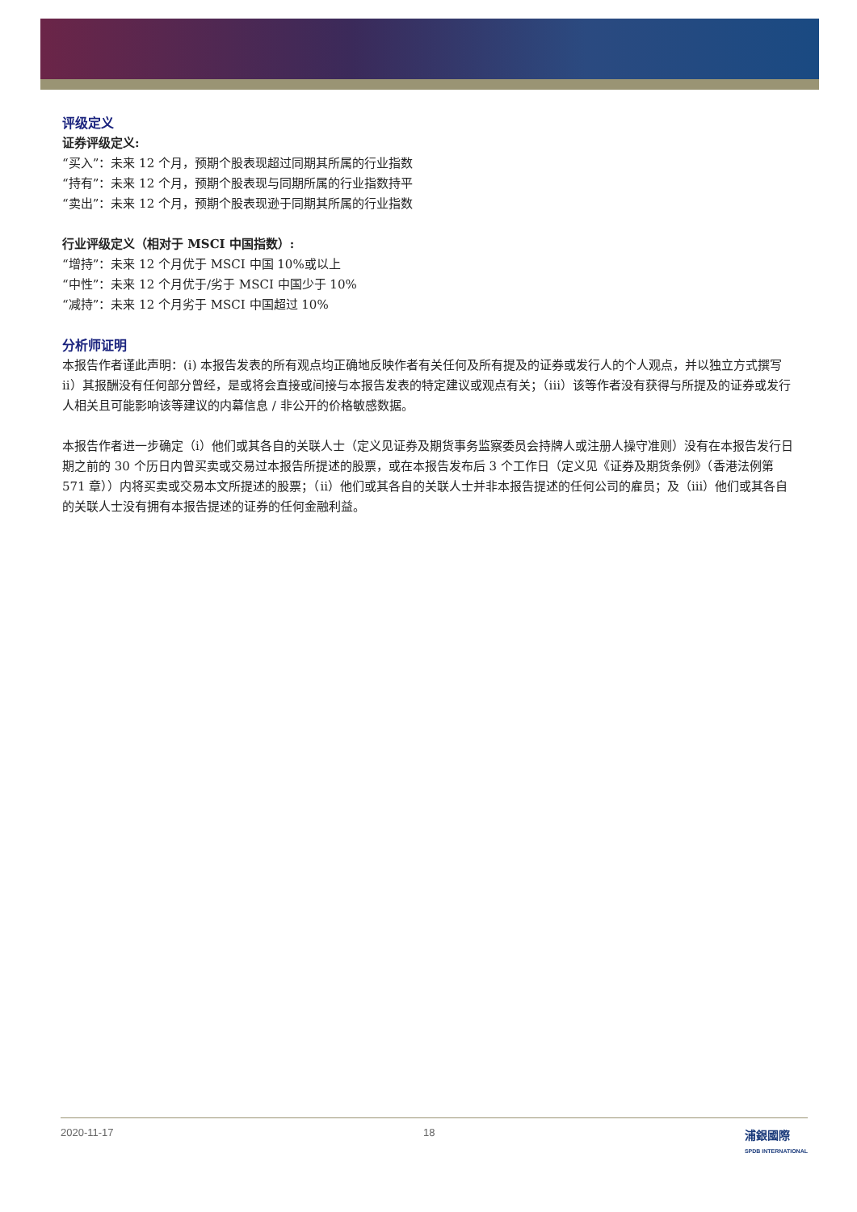评级定义
证券评级定义:
“买入”：未来 12 个月，预期个股表现超过同期其所属的行业指数
“持有”：未来 12 个月，预期个股表现与同期所属的行业指数持平
“卖出”：未来 12 个月，预期个股表现逊于同期其所属的行业指数
行业评级定义（相对于 MSCI 中国指数）:
“增持”：未来 12 个月优于 MSCI 中国 10%或以上
“中性”：未来 12 个月优于/劣于 MSCI 中国少于 10%
“减持”：未来 12 个月劣于 MSCI 中国超过 10%
分析师证明
本报告作者谨此声明：(i) 本报告发表的所有观点均正确地反映作者有关任何及所有提及的证券或发行人的个人观点，并以独立方式撰写 ii）其报酬没有任何部分曾经，是或将会直接或间接与本报告发表的特定建议或观点有关；（iii）该等作者没有获得与所提及的证券或发行人相关且可能影响该等建议的内幕信息 / 非公开的价格敏感数据。
本报告作者进一步确定（i）他们或其各自的关联人士（定义见证券及期货事务监察委员会持牌人或注册人操守准则）没有在本报告发行日期之前的 30 个历日内曾买卖或交易过本报告所提述的股票，或在本报告发布后 3 个工作日（定义见《证券及期货条例》（香港法例第 571 章））内将买卖或交易本文所提述的股票；（ii）他们或其各自的关联人士并非本报告提述的任何公司的雇员；及（iii）他们或其各自的关联人士没有拥有本报告提述的证券的任何金融利益。
2020-11-17 18 浦銀國際
SPDB INTERNATIONAL